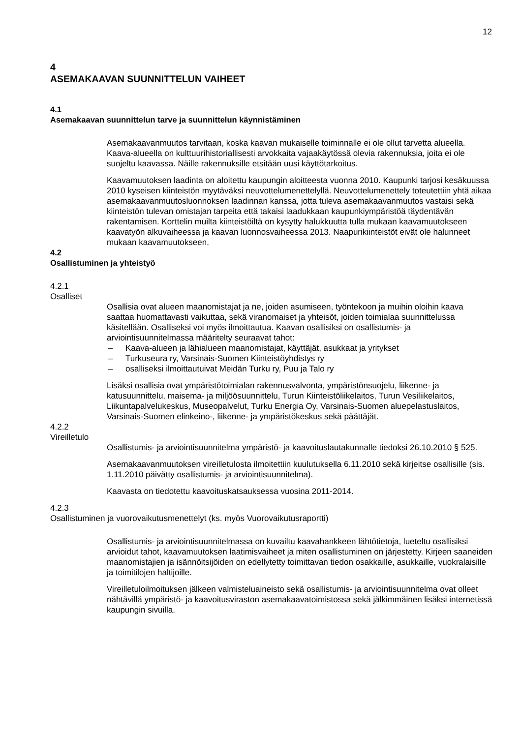12
4
ASEMAKAAVAN SUUNNITTELUN VAIHEET
4.1
Asemakaavan suunnittelun tarve ja suunnittelun käynnistäminen
Asemakaavanmuutos tarvitaan, koska kaavan mukaiselle toiminnalle ei ole ollut tarvetta alueella. Kaava-alueella on kulttuurihistoriallisesti arvokkaita vajaakäytössä olevia rakennuksia, joita ei ole suojeltu kaavassa. Näille rakennuksille etsitään uusi käyttötarkoitus.
Kaavamuutoksen laadinta on aloitettu kaupungin aloitteesta vuonna 2010. Kaupunki tarjosi kesäkuussa 2010 kyseisen kiinteistön myytäväksi neuvottelumenettelyllä. Neuvottelumenettely toteutettiin yhtä aikaa asemakaavanmuutosluonnoksen laadinnan kanssa, jotta tuleva asemakaavanmuutos vastaisi sekä kiinteistön tulevan omistajan tarpeita että takaisi laadukkaan kaupunkiympäristöä täydentävän rakentamisen. Korttelin muilta kiinteistöiltä on kysytty halukkuutta tulla mukaan kaavamuutokseen kaavatyön alkuvaiheessa ja kaavan luonnosvaiheessa 2013. Naapurikiinteistöt eivät ole halunneet mukaan kaavamuutokseen.
4.2
Osallistuminen ja yhteistyö
4.2.1
Osalliset
Osallisia ovat alueen maanomistajat ja ne, joiden asumiseen, työntekoon ja muihin oloihin kaava saattaa huomattavasti vaikuttaa, sekä viranomaiset ja yhteisöt, joiden toimialaa suunnittelussa käsitellään. Osalliseksi voi myös ilmoittautua. Kaavan osallisiksi on osallistumis- ja arviointisuunnitelmassa määritelty seuraavat tahot:
– Kaava-alueen ja lähialueen maanomistajat, käyttäjät, asukkaat ja yritykset
– Turkuseura ry, Varsinais-Suomen Kiinteistöyhdistys ry
– osalliseksi ilmoittautuivat Meidän Turku ry, Puu ja Talo ry
Lisäksi osallisia ovat ympäristötoimialan rakennusvalvonta, ympäristönsuojelu, liikenne- ja katusuunnittelu, maisema- ja miljöösuunnittelu, Turun Kiinteistöliikelaitos, Turun Vesiliikelaitos, Liikuntapalvelukeskus, Museopalvelut, Turku Energia Oy, Varsinais-Suomen aluepelastuslaitos, Varsinais-Suomen elinkeino-, liikenne- ja ympäristökeskus sekä päättäjät.
4.2.2
Vireilletulo
Osallistumis- ja arviointisuunnitelma ympäristö- ja kaavoituslautakunnalle tiedoksi 26.10.2010 § 525.
Asemakaavanmuutoksen vireilletulosta ilmoitettiin kuulutuksella 6.11.2010 sekä kirjeitse osallisille (sis. 1.11.2010 päivätty osallistumis- ja arviointisuunnitelma).
Kaavasta on tiedotettu kaavoituskatsauksessa vuosina 2011-2014.
4.2.3
Osallistuminen ja vuorovaikutusmenettelyt (ks. myös Vuorovaikutusraportti)
Osallistumis- ja arviointisuunnitelmassa on kuvailtu kaavahankkeen lähtötietoja, lueteltu osallisiksi arvioidut tahot, kaavamuutoksen laatimisvaiheet ja miten osallistuminen on järjestetty. Kirjeen saaneiden maanomistajien ja isännöitsijöiden on edellytetty toimittavan tiedon osakkaille, asukkaille, vuokralaisille ja toimitilojen haltijoille.
Vireilletuloilmoituksen jälkeen valmisteluaineisto sekä osallistumis- ja arviointisuunnitelma ovat olleet nähtävillä ympäristö- ja kaavoitusviraston asemakaavatoimistossa sekä jälkimmäinen lisäksi internetissä kaupungin sivuilla.